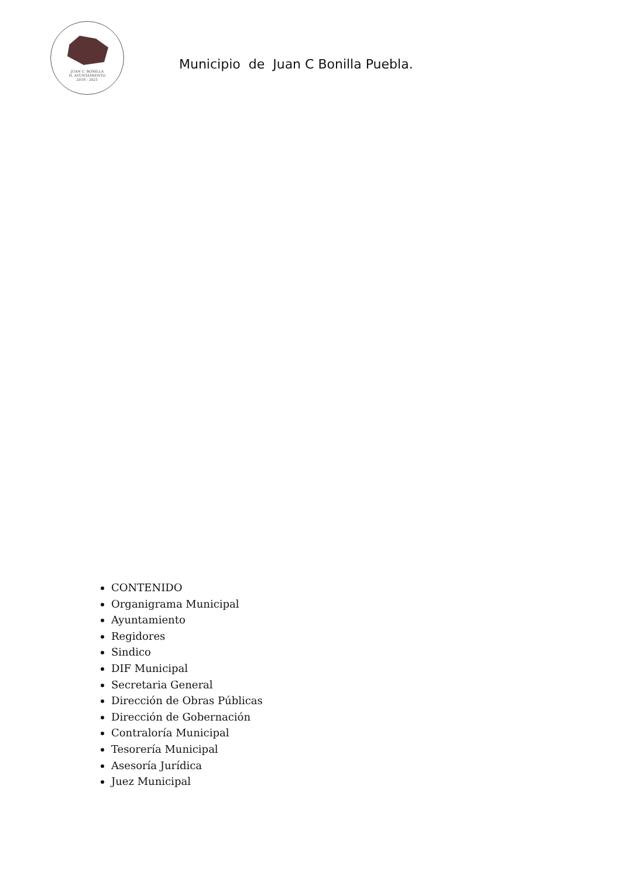JUAN C. BONILLA
H. AYUNTAMIENTO
2018 - 2021
Municipio de Juan C Bonilla Puebla.
CONTENIDO
Organigrama Municipal
Ayuntamiento
Regidores
Sindico
DIF Municipal
Secretaria General
Dirección de Obras Públicas
Dirección de Gobernación
Contraloría Municipal
Tesorería Municipal
Asesoría Jurídica
Juez Municipal